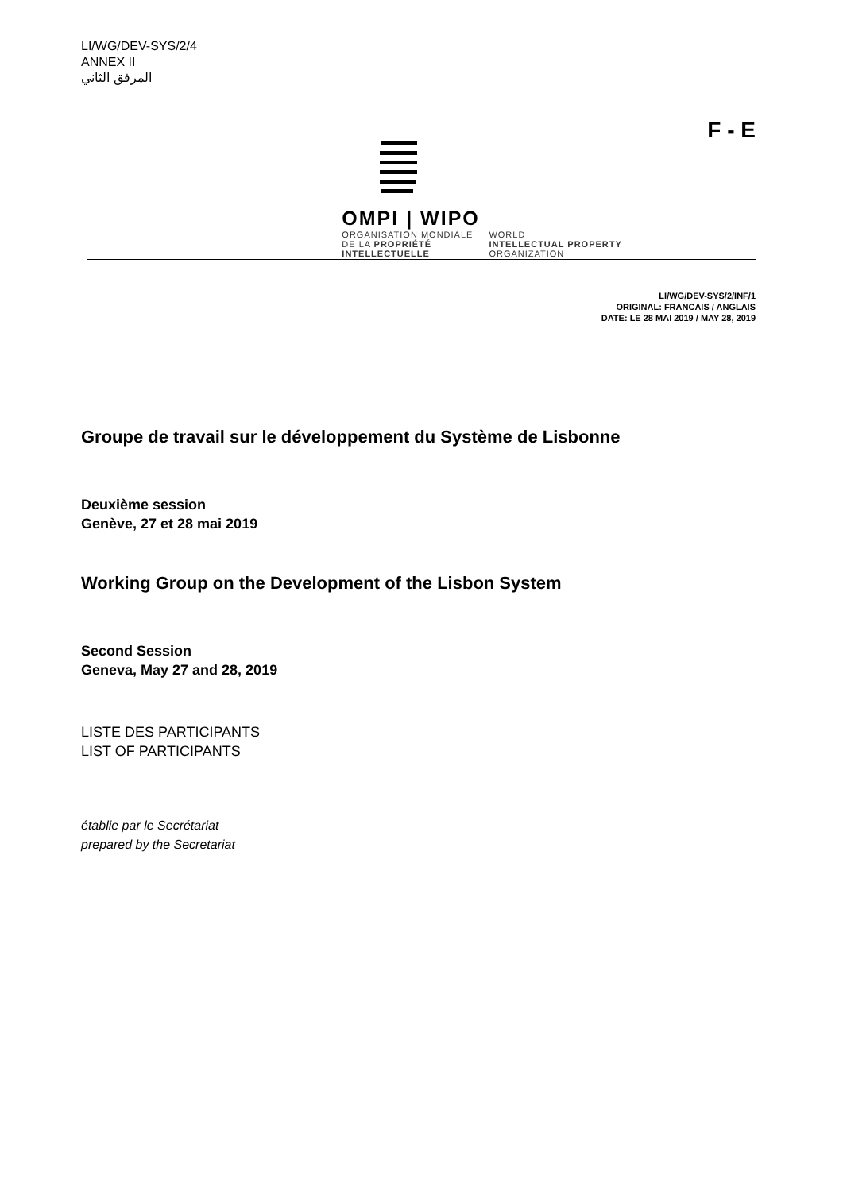LI/WG/DEV-SYS/2/4
ANNEX II
المرفق الثاني
OMPI | WIPO
ORGANISATION MONDIALE
DE LA PROPRIÉTÉ
INTELLECTUELLE
WORLD
INTELLECTUAL PROPERTY
ORGANIZATION
F - E
LI/WG/DEV-SYS/2/INF/1
ORIGINAL: FRANCAIS / ANGLAIS
DATE: LE 28 MAI 2019 / MAY 28, 2019
Groupe de travail sur le développement du Système de Lisbonne
Deuxième session
Genève, 27 et 28 mai 2019
Working Group on the Development of the Lisbon System
Second Session
Geneva, May 27 and 28, 2019
LISTE DES PARTICIPANTS
LIST OF PARTICIPANTS
établie par le Secrétariat
prepared by the Secretariat